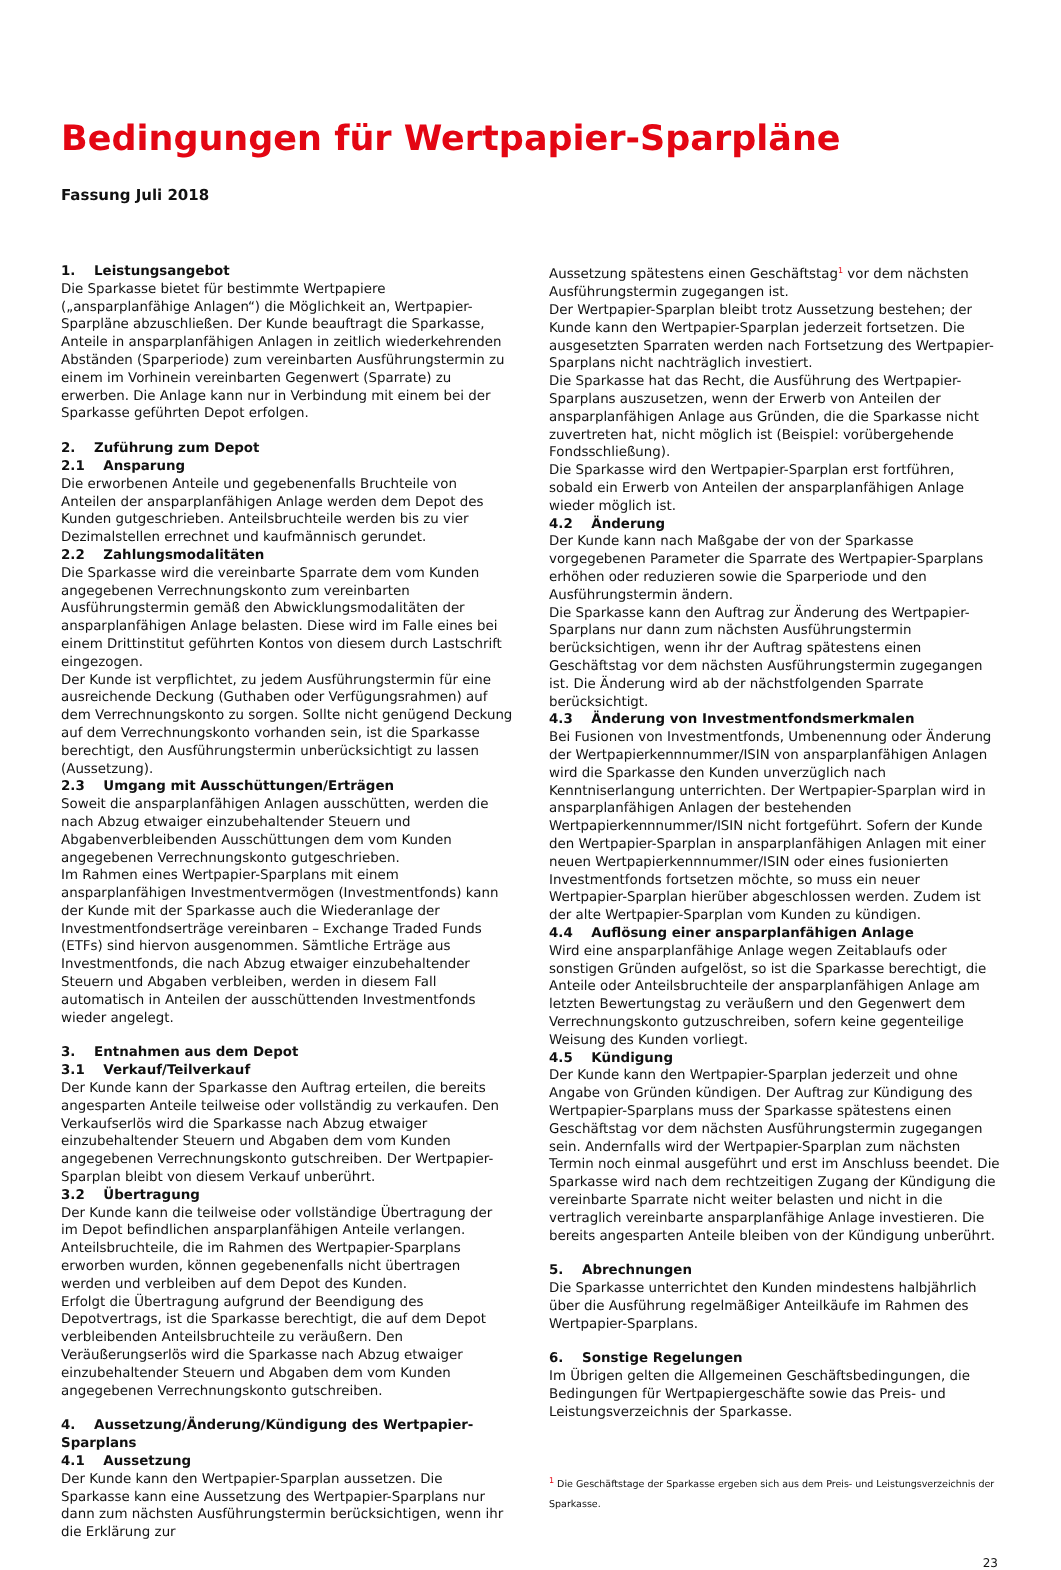Bedingungen für Wertpapier-Sparpläne
Fassung Juli 2018
1. Leistungsangebot
Die Sparkasse bietet für bestimmte Wertpapiere („ansparplanfähige Anlagen“) die Möglichkeit an, Wertpapier-Sparpläne abzuschließen. Der Kunde beauftragt die Sparkasse, Anteile in ansparplanfähigen Anlagen in zeitlich wiederkehrenden Abständen (Sparperiode) zum vereinbarten Ausführungstermin zu einem im Vorhinein vereinbarten Gegenwert (Sparrate) zu erwerben. Die Anlage kann nur in Verbindung mit einem bei der Sparkasse geführten Depot erfolgen.
2. Zuführung zum Depot
2.1 Ansparung
Die erworbenen Anteile und gegebenenfalls Bruchteile von Anteilen der ansparplanfähigen Anlage werden dem Depot des Kunden gutgeschrieben. Anteilsbruchteile werden bis zu vier Dezimalstellen errechnet und kaufmännisch gerundet.
2.2 Zahlungsmodalitäten
Die Sparkasse wird die vereinbarte Sparrate dem vom Kunden angegebenen Verrechnungskonto zum vereinbarten Ausführungstermin gemäß den Abwicklungsmodalitäten der ansparplanfähigen Anlage belasten. Diese wird im Falle eines bei einem Drittinstitut geführten Kontos von diesem durch Lastschrift eingezogen.
Der Kunde ist verpflichtet, zu jedem Ausführungstermin für eine ausreichende Deckung (Guthaben oder Verfügungsrahmen) auf dem Verrechnungskonto zu sorgen. Sollte nicht genügend Deckung auf dem Verrechnungskonto vorhanden sein, ist die Sparkasse berechtigt, den Ausführungstermin unberücksichtigt zu lassen (Aussetzung).
2.3 Umgang mit Ausschüttungen/Erträgen
Soweit die ansparplanfähigen Anlagen ausschütten, werden die nach Abzug etwaiger einzubehaltender Steuern und Abgabenverbleibenden Ausschüttungen dem vom Kunden angegebenen Verrechnungskonto gutgeschrieben.
Im Rahmen eines Wertpapier-Sparplans mit einem ansparplanfähigen Investmentvermögen (Investmentfonds) kann der Kunde mit der Sparkasse auch die Wiederanlage der Investmentfondserträge vereinbaren – Exchange Traded Funds (ETFs) sind hiervon ausgenommen. Sämtliche Erträge aus Investmentfonds, die nach Abzug etwaiger einzubehaltender Steuern und Abgaben verbleiben, werden in diesem Fall automatisch in Anteilen der ausschüttenden Investmentfonds wieder angelegt.
3. Entnahmen aus dem Depot
3.1 Verkauf/Teilverkauf
Der Kunde kann der Sparkasse den Auftrag erteilen, die bereits angesparten Anteile teilweise oder vollständig zu verkaufen. Den Verkaufserlös wird die Sparkasse nach Abzug etwaiger einzubehaltender Steuern und Abgaben dem vom Kunden angegebenen Verrechnungskonto gutschreiben. Der Wertpapier-Sparplan bleibt von diesem Verkauf unberührt.
3.2 Übertragung
Der Kunde kann die teilweise oder vollständige Übertragung der im Depot befindlichen ansparplanfähigen Anteile verlangen. Anteilsbruchteile, die im Rahmen des Wertpapier-Sparplans erworben wurden, können gegebenenfalls nicht übertragen werden und verbleiben auf dem Depot des Kunden.
Erfolgt die Übertragung aufgrund der Beendigung des Depotvertrags, ist die Sparkasse berechtigt, die auf dem Depot verbleibenden Anteilsbruchteile zu veräußern. Den Veräußerungserlös wird die Sparkasse nach Abzug etwaiger einzubehaltender Steuern und Abgaben dem vom Kunden angegebenen Verrechnungskonto gutschreiben.
4. Aussetzung/Änderung/Kündigung des Wertpapier-Sparplans
4.1 Aussetzung
Der Kunde kann den Wertpapier-Sparplan aussetzen. Die Sparkasse kann eine Aussetzung des Wertpapier-Sparplans nur dann zum nächsten Ausführungstermin berücksichtigen, wenn ihr die Erklärung zur
Aussetzung spätestens einen Geschäftstag<sup>1</sup> vor dem nächsten Ausführungstermin zugegangen ist.
Der Wertpapier-Sparplan bleibt trotz Aussetzung bestehen; der Kunde kann den Wertpapier-Sparplan jederzeit fortsetzen. Die ausgesetzten Sparraten werden nach Fortsetzung des Wertpapier-Sparplans nicht nachträglich investiert.
Die Sparkasse hat das Recht, die Ausführung des Wertpapier-Sparplans auszusetzen, wenn der Erwerb von Anteilen der ansparplanfähigen Anlage aus Gründen, die die Sparkasse nicht zuvertreten hat, nicht möglich ist (Beispiel: vorübergehende Fondsschließung).
Die Sparkasse wird den Wertpapier-Sparplan erst fortführen, sobald ein Erwerb von Anteilen der ansparplanfähigen Anlage wieder möglich ist.
4.2 Änderung
Der Kunde kann nach Maßgabe der von der Sparkasse vorgegebenen Parameter die Sparrate des Wertpapier-Sparplans erhöhen oder reduzieren sowie die Sparperiode und den Ausführungstermin ändern.
Die Sparkasse kann den Auftrag zur Änderung des Wertpapier-Sparplans nur dann zum nächsten Ausführungstermin berücksichtigen, wenn ihr der Auftrag spätestens einen Geschäftstag vor dem nächsten Ausführungstermin zugegangen ist. Die Änderung wird ab der nächstfolgenden Sparrate berücksichtigt.
4.3 Änderung von Investmentfondsmerkmalen
Bei Fusionen von Investmentfonds, Umbenennung oder Änderung der Wertpapierkennnummer/ISIN von ansparplanfähigen Anlagen wird die Sparkasse den Kunden unverzüglich nach Kenntniserlangung unterrichten. Der Wertpapier-Sparplan wird in ansparplanfähigen Anlagen der bestehenden Wertpapierkennnummer/ISIN nicht fortgeführt. Sofern der Kunde den Wertpapier-Sparplan in ansparplanfähigen Anlagen mit einer neuen Wertpapierkennnummer/ISIN oder eines fusionierten Investmentfonds fortsetzen möchte, so muss ein neuer Wertpapier-Sparplan hierüber abgeschlossen werden. Zudem ist der alte Wertpapier-Sparplan vom Kunden zu kündigen.
4.4 Auflösung einer ansparplanfähigen Anlage
Wird eine ansparplanfähige Anlage wegen Zeitablaufs oder sonstigen Gründen aufgelöst, so ist die Sparkasse berechtigt, die Anteile oder Anteilsbruchteile der ansparplanfähigen Anlage am letzten Bewertungstag zu veräußern und den Gegenwert dem Verrechnungskonto gutzuschreiben, sofern keine gegenteilige Weisung des Kunden vorliegt.
4.5 Kündigung
Der Kunde kann den Wertpapier-Sparplan jederzeit und ohne Angabe von Gründen kündigen. Der Auftrag zur Kündigung des Wertpapier-Sparplans muss der Sparkasse spätestens einen Geschäftstag vor dem nächsten Ausführungstermin zugegangen sein. Andernfalls wird der Wertpapier-Sparplan zum nächsten Termin noch einmal ausgeführt und erst im Anschluss beendet. Die Sparkasse wird nach dem rechtzeitigen Zugang der Kündigung die vereinbarte Sparrate nicht weiter belasten und nicht in die vertraglich vereinbarte ansparplanfähige Anlage investieren. Die bereits angesparten Anteile bleiben von der Kündigung unberührt.
5. Abrechnungen
Die Sparkasse unterrichtet den Kunden mindestens halbjährlich über die Ausführung regelmäßiger Anteilkäufe im Rahmen des Wertpapier-Sparplans.
6. Sonstige Regelungen
Im Übrigen gelten die Allgemeinen Geschäftsbedingungen, die Bedingungen für Wertpapiergeschäfte sowie das Preis- und Leistungsverzeichnis der Sparkasse.
<sup>1</sup> Die Geschäftstage der Sparkasse ergeben sich aus dem Preis- und Leistungsverzeichnis der Sparkasse.
23